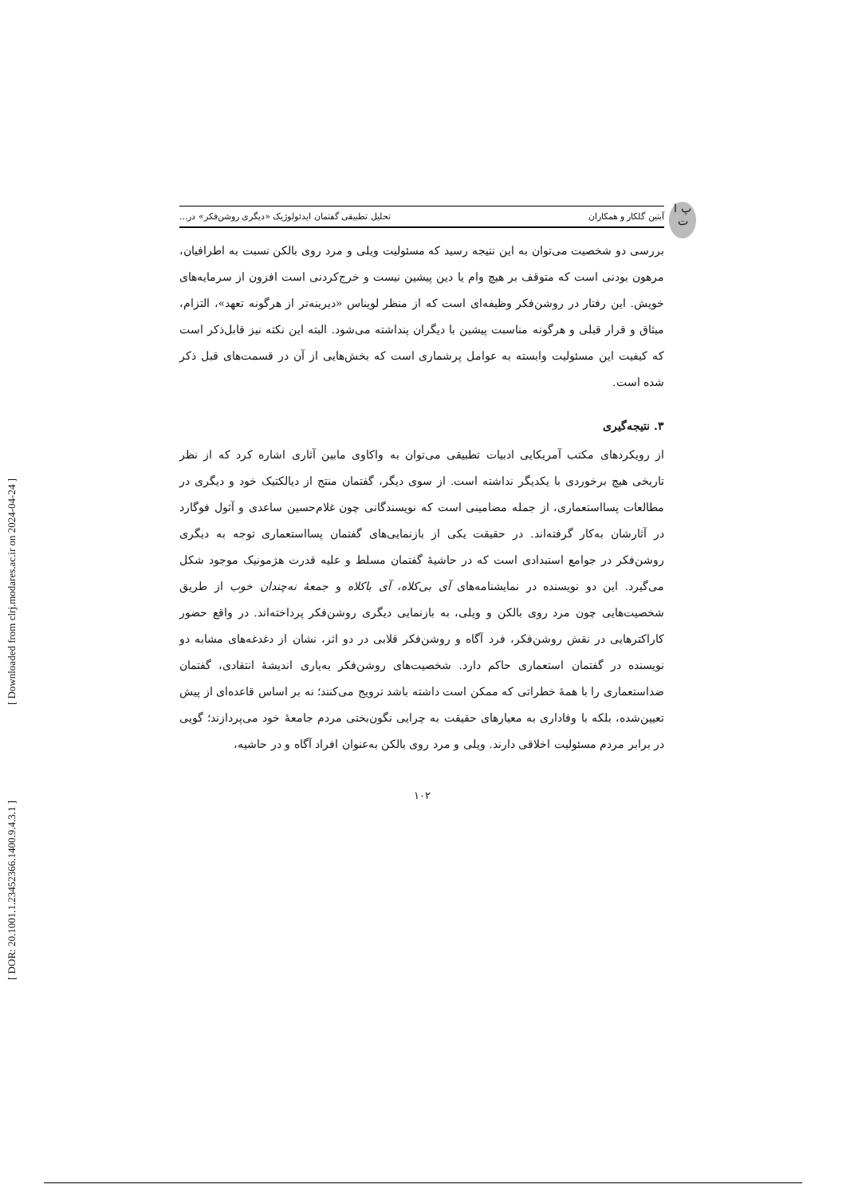[ Downloaded from clrj.modares.ac.ir on 2024-04-24 ]
[ DOR: 20.1001.1.23452366.1400.9.4.3.1 ]
پ ا ت
آبتین گلکار و همکاران تحلیل تطبیقی گفتمان ایدئولوژیک «دیگری روشن‌فکر» در...
بررسی دو شخصیت می‌توان به این نتیجه رسید که مسئولیت ویلی و مرد روی بالکن نسبت به اطرافیان، مرهون بودنی است که متوقف بر هیچ وام یا دین پیشین نیست و خرج‌کردنی است افزون از سرمایه‌های خویش. این رفتار در روشن‌فکر وظیفه‌ای است که از منظر لویناس «دیرینه‌تر از هرگونه تعهد»، التزام، میثاق و قرار قبلی و هرگونه مناسبت پیشین با دیگران پنداشته می‌شود. البته این نکته نیز قابل‌ذکر است که کیفیت این مسئولیت وابسته به عوامل پرشماری است که بخش‌هایی از آن در قسمت‌های قبل ذکر شده است.
۳. نتیجه‌گیری
از رویکردهای مکتب آمریکایی ادبیات تطبیقی می‌توان به واکاوی مابین آثاری اشاره کرد که از نظر تاریخی هیچ برخوردی با یکدیگر نداشته است. از سوی دیگر، گفتمان منتج از دیالکتیک خود و دیگری در مطالعات پسااستعماری، از جمله مضامینی است که نویسندگانی چون غلام‌حسین ساعدی و آثول فوگارد در آثارشان به‌کار گرفته‌اند. در حقیقت یکی از بازنمایی‌های گفتمان پسااستعماری توجه به دیگری روشن‌فکر در جوامع استبدادی است که در حاشیهٔ گفتمان مسلط و علیه قدرت هژمونیک موجود شکل می‌گیرد. این دو نویسنده در نمایشنامه‌های آی بی‌کلاه، آی باکلاه و جمعهٔ نه‌چندان خوب از طریق شخصیت‌هایی چون مرد روی بالکن و ویلی، به بازنمایی دیگری روشن‌فکر پرداخته‌اند. در واقع حضور کاراکترهایی در نقش روشن‌فکر، فرد آگاه و روشن‌فکر قلابی در دو اثر، نشان از دغدغه‌های مشابه دو نویسنده در گفتمان استعماری حاکم دارد. شخصیت‌های روشن‌فکر به‌یاری اندیشهٔ انتقادی، گفتمان ضداستعماری را با همهٔ خطراتی که ممکن است داشته باشد ترویج می‌کنند؛ نه بر اساس قاعده‌ای از پیش تعیین‌شده، بلکه با وفاداری به معیارهای حقیقت به چرایی نگون‌بختی مردم جامعهٔ خود می‌پردازند؛ گویی در برابر مردم مسئولیت اخلاقی دارند. ویلی و مرد روی بالکن به‌عنوان افراد آگاه و در حاشیه،
۱۰۲